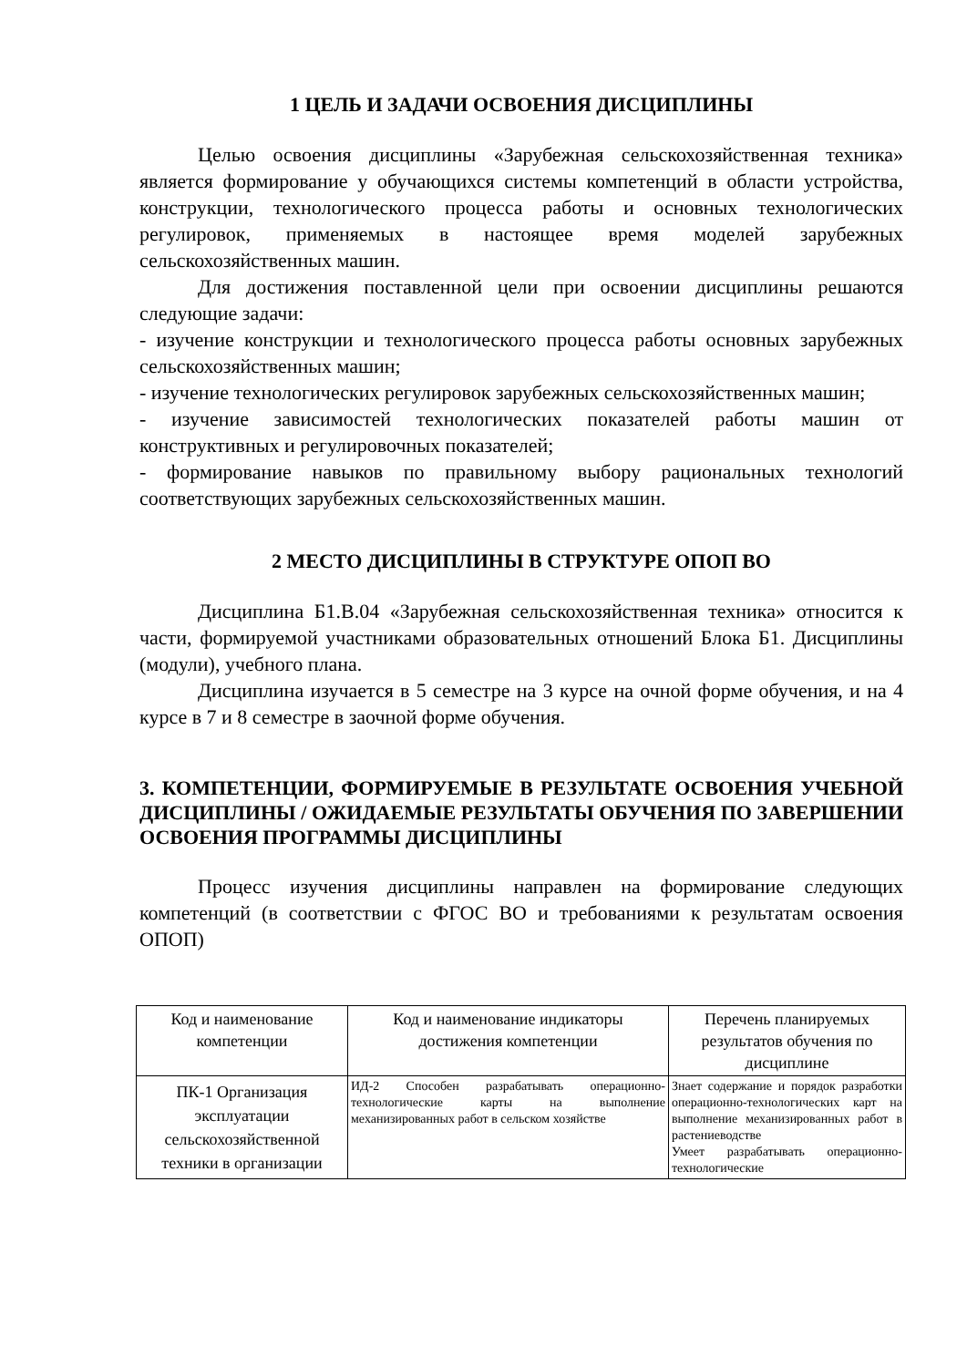1 ЦЕЛЬ И ЗАДАЧИ ОСВОЕНИЯ ДИСЦИПЛИНЫ
Целью освоения дисциплины «Зарубежная сельскохозяйственная техника» является формирование у обучающихся системы компетенций в области устройства, конструкции, технологического процесса работы и основных технологических регулировок, применяемых в настоящее время моделей зарубежных сельскохозяйственных машин.
Для достижения поставленной цели при освоении дисциплины решаются следующие задачи:
- изучение конструкции и технологического процесса работы основных зарубежных сельскохозяйственных машин;
- изучение технологических регулировок зарубежных сельскохозяйственных машин;
- изучение зависимостей технологических показателей работы машин от конструктивных и регулировочных показателей;
- формирование навыков по правильному выбору рациональных технологий соответствующих зарубежных сельскохозяйственных машин.
2 МЕСТО ДИСЦИПЛИНЫ В СТРУКТУРЕ ОПОП ВО
Дисциплина Б1.В.04 «Зарубежная сельскохозяйственная техника» относится к части, формируемой участниками образовательных отношений Блока Б1. Дисциплины (модули), учебного плана.
Дисциплина изучается в 5 семестре на 3 курсе на очной форме обучения, и на 4 курсе в 7 и 8 семестре в заочной форме обучения.
3. КОМПЕТЕНЦИИ, ФОРМИРУЕМЫЕ В РЕЗУЛЬТАТЕ ОСВОЕНИЯ УЧЕБНОЙ ДИСЦИПЛИНЫ / ОЖИДАЕМЫЕ РЕЗУЛЬТАТЫ ОБУЧЕНИЯ ПО ЗАВЕРШЕНИИ ОСВОЕНИЯ ПРОГРАММЫ ДИСЦИПЛИНЫ
Процесс изучения дисциплины направлен на формирование следующих компетенций (в соответствии с ФГОС ВО и требованиями к результатам освоения ОПОП)
| Код и наименование компетенции | Код и наименование индикаторы достижения компетенции | Перечень планируемых результатов обучения по дисциплине |
| ПК-1 Организация эксплуатации сельскохозяйственной техники в организации | ИД-2 Способен разрабатывать операционно-технологические карты на выполнение механизированных работ в сельском хозяйстве | Знает содержание и порядок разработки операционно-технологических карт на выполнение механизированных работ в растениеводстве Умеет разрабатывать операционно-технологические |